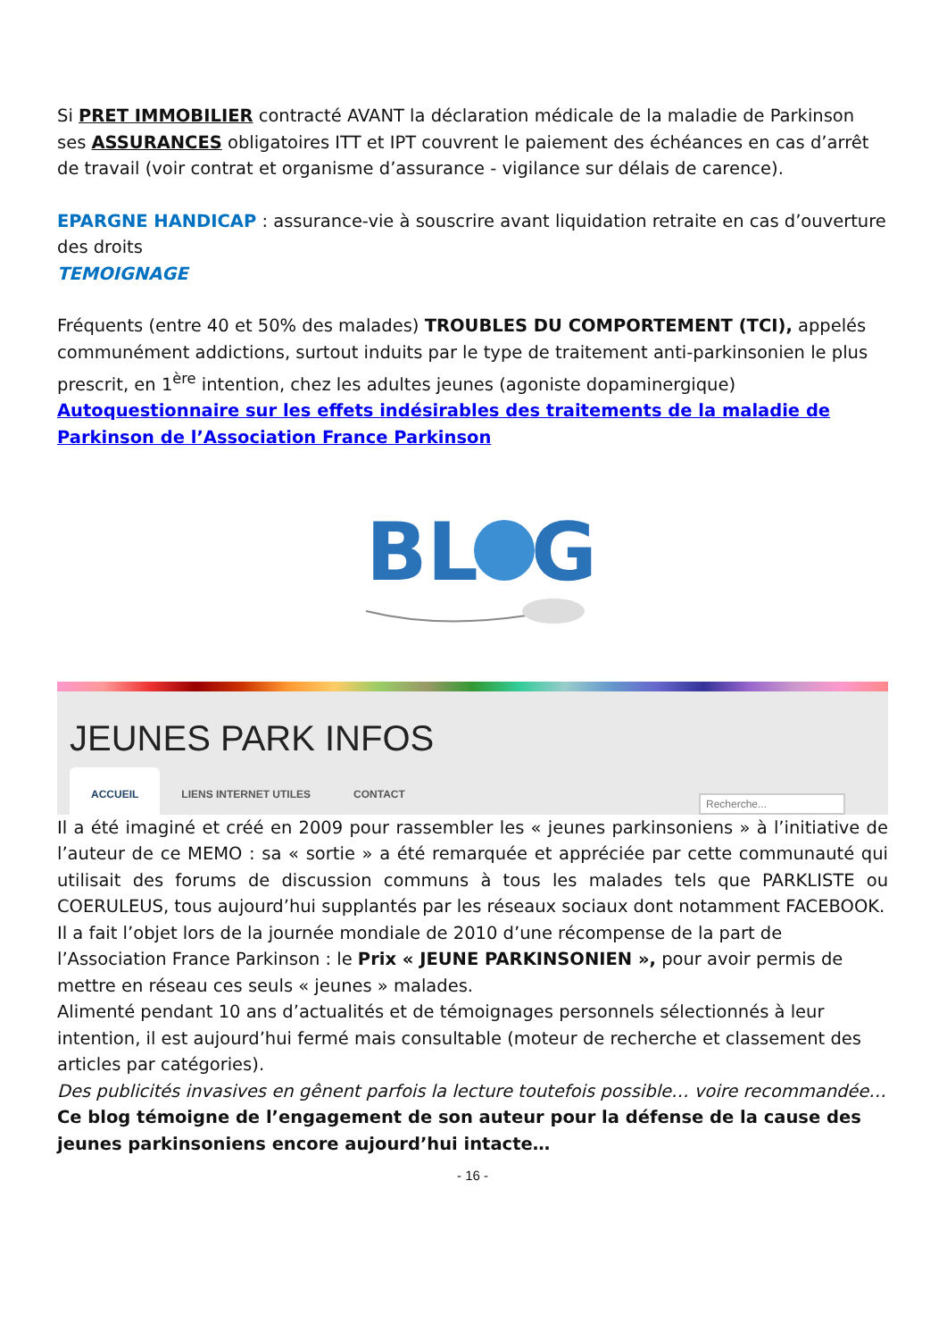Si PRET IMMOBILIER contracté AVANT la déclaration médicale de la maladie de Parkinson ses ASSURANCES obligatoires ITT et IPT couvrent le paiement des échéances en cas d’arrêt de travail (voir contrat et organisme d’assurance - vigilance sur délais de carence).
EPARGNE HANDICAP : assurance-vie à souscrire avant liquidation retraite en cas d’ouverture des droits
TEMOIGNAGE
Fréquents (entre 40 et 50% des malades) TROUBLES DU COMPORTEMENT (TCI), appelés communément addictions, surtout induits par le type de traitement anti-parkinsonien le plus prescrit, en 1<sup>ère</sup> intention, chez les adultes jeunes (agoniste dopaminergique)
Autoquestionnaire sur les effets indésirables des traitements de la maladie de Parkinson de l’Association France Parkinson
BL
G
JEUNES PARK INFOS
ACCUEIL LIENS INTERNET UTILES CONTACT
Recherche...
Il a été imaginé et créé en 2009 pour rassembler les « jeunes parkinsoniens » à l’initiative de l’auteur de ce MEMO : sa « sortie » a été remarquée et appréciée par cette communauté qui utilisait des forums de discussion communs à tous les malades tels que PARKLISTE ou COERULEUS, tous aujourd’hui supplantés par les réseaux sociaux dont notamment FACEBOOK.
Il a fait l’objet lors de la journée mondiale de 2010 d’une récompense de la part de l’Association France Parkinson : le Prix « JEUNE PARKINSONIEN », pour avoir permis de mettre en réseau ces seuls « jeunes » malades.
Alimenté pendant 10 ans d’actualités et de témoignages personnels sélectionnés à leur intention, il est aujourd’hui fermé mais consultable (moteur de recherche et classement des articles par catégories).
Des publicités invasives en gênent parfois la lecture toutefois possible… voire recommandée…
Ce blog témoigne de l’engagement de son auteur pour la défense de la cause des jeunes parkinsoniens encore aujourd’hui intacte…
- 16 -